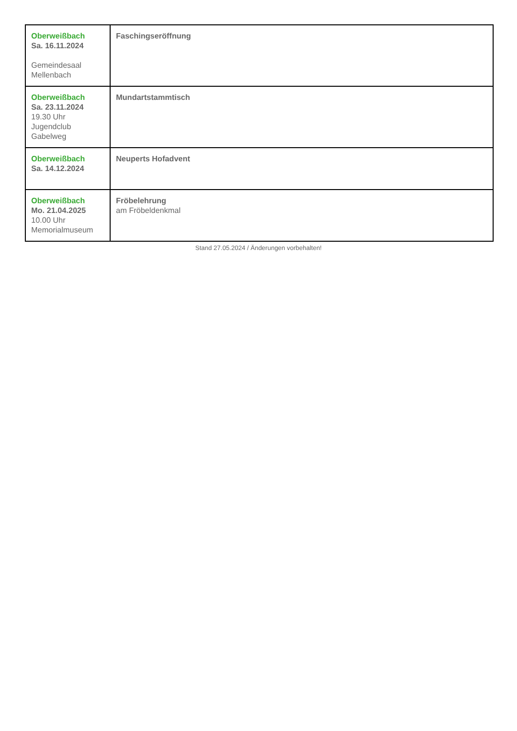| Oberweißbach Sa. 16.11.2024 Gemeindesaal Mellenbach | Faschingseröffnung |
| Oberweißbach Sa. 23.11.2024 19.30 Uhr Jugendclub Gabelweg | Mundartstammtisch |
| Oberweißbach Sa. 14.12.2024 | Neuperts Hofadvent |
| Oberweißbach Mo. 21.04.2025 10.00 Uhr Memorialmuseum | Fröbelehrung am Fröbeldenkmal |
Stand 27.05.2024 / Änderungen vorbehalten!